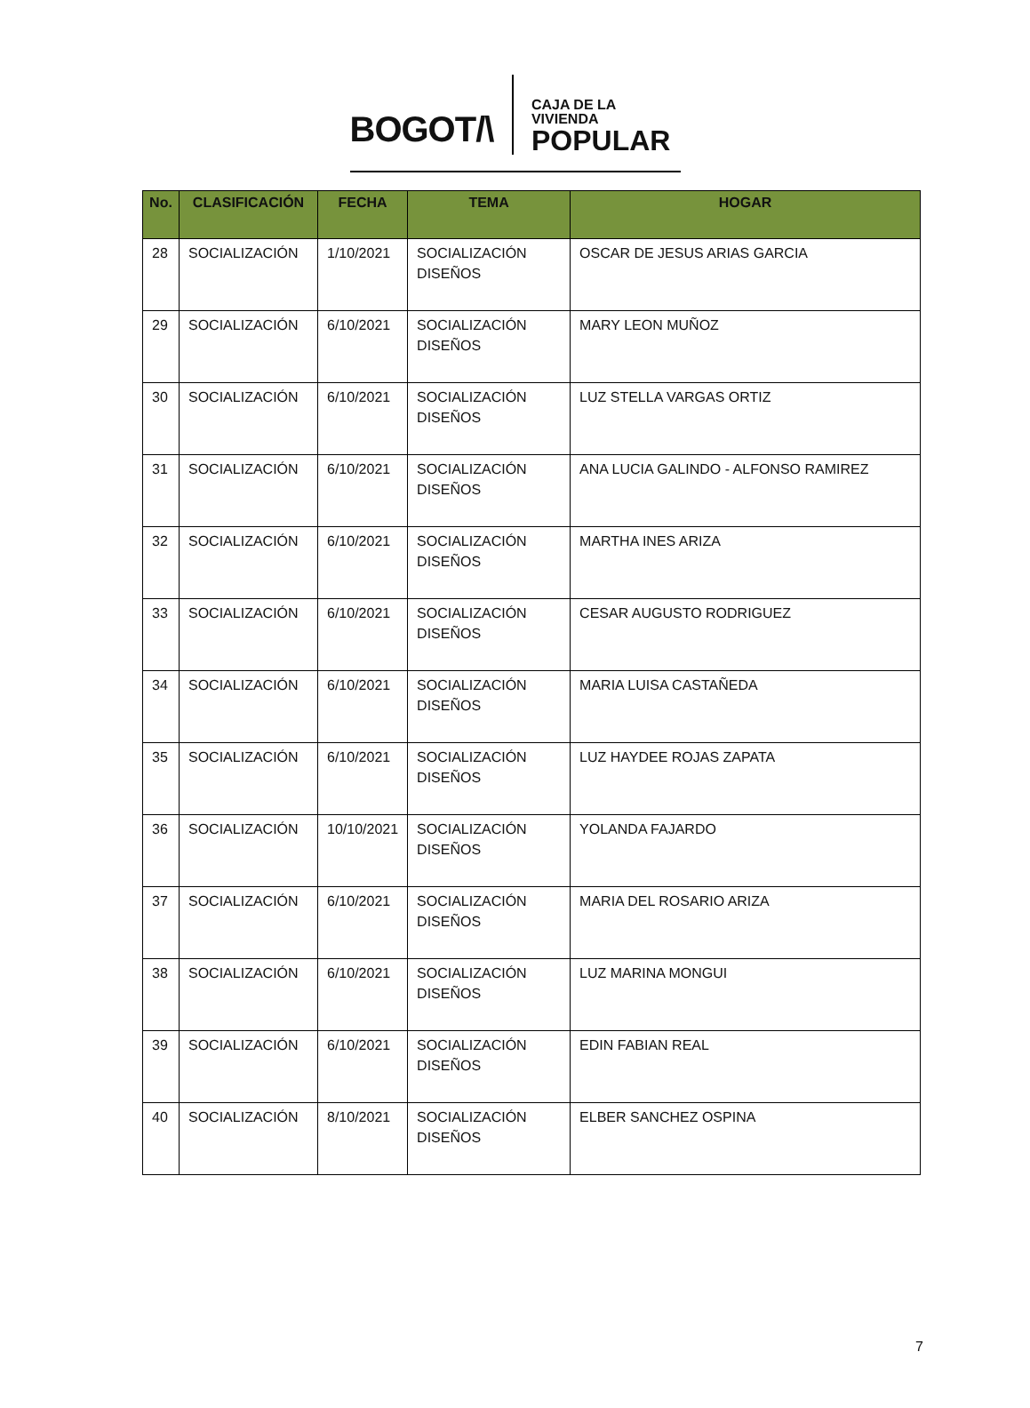BOGOT/\
CAJA DE LA VIVIENDA
POPULAR
| No. | CLASIFICACIÓN | FECHA | TEMA | HOGAR |
| --- | --- | --- | --- | --- |
| 28 | SOCIALIZACIÓN | 1/10/2021 | SOCIALIZACIÓN DISEÑOS | OSCAR DE JESUS ARIAS GARCIA |
| 29 | SOCIALIZACIÓN | 6/10/2021 | SOCIALIZACIÓN DISEÑOS | MARY LEON MUÑOZ |
| 30 | SOCIALIZACIÓN | 6/10/2021 | SOCIALIZACIÓN DISEÑOS | LUZ STELLA VARGAS ORTIZ |
| 31 | SOCIALIZACIÓN | 6/10/2021 | SOCIALIZACIÓN DISEÑOS | ANA LUCIA GALINDO - ALFONSO RAMIREZ |
| 32 | SOCIALIZACIÓN | 6/10/2021 | SOCIALIZACIÓN DISEÑOS | MARTHA INES ARIZA |
| 33 | SOCIALIZACIÓN | 6/10/2021 | SOCIALIZACIÓN DISEÑOS | CESAR AUGUSTO RODRIGUEZ |
| 34 | SOCIALIZACIÓN | 6/10/2021 | SOCIALIZACIÓN DISEÑOS | MARIA LUISA CASTAÑEDA |
| 35 | SOCIALIZACIÓN | 6/10/2021 | SOCIALIZACIÓN DISEÑOS | LUZ HAYDEE ROJAS ZAPATA |
| 36 | SOCIALIZACIÓN | 10/10/2021 | SOCIALIZACIÓN DISEÑOS | YOLANDA FAJARDO |
| 37 | SOCIALIZACIÓN | 6/10/2021 | SOCIALIZACIÓN DISEÑOS | MARIA DEL ROSARIO ARIZA |
| 38 | SOCIALIZACIÓN | 6/10/2021 | SOCIALIZACIÓN DISEÑOS | LUZ MARINA MONGUI |
| 39 | SOCIALIZACIÓN | 6/10/2021 | SOCIALIZACIÓN DISEÑOS | EDIN FABIAN REAL |
| 40 | SOCIALIZACIÓN | 8/10/2021 | SOCIALIZACIÓN DISEÑOS | ELBER SANCHEZ OSPINA |
7